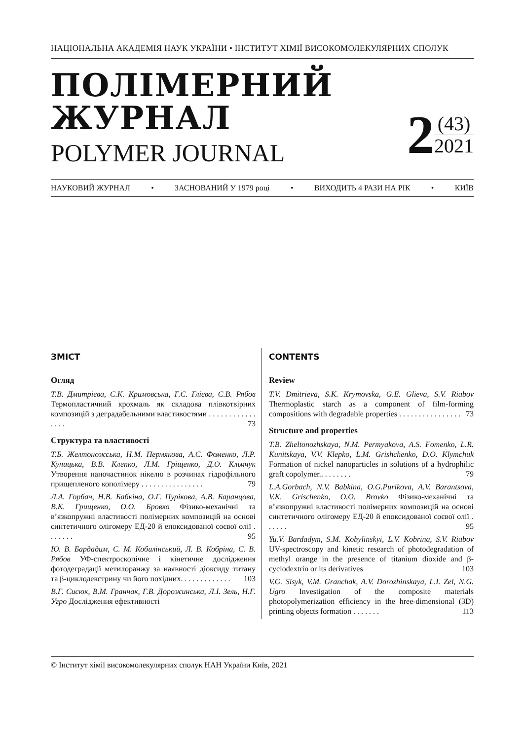НАЦІОНАЛЬНА АКАДЕМІЯ НАУК УКРАЇНИ • ІНСТИТУТ ХІМІЇ ВИСОКОМОЛЕКУЛЯРНИХ СПОЛУК
ПОЛІМЕРНИЙ
ЖУРНАЛ
POLYMER JOURNAL
2
(43)
2021
НАУКОВИЙ ЖУРНАЛ • ЗАСНОВАНИЙ У 1979 році • ВИХОДИТЬ 4 РАЗИ НА РІК • КИЇВ
ЗМІСТ
Огляд
Т.В. Дмитрієва, С.К. Кримовська, Г.Є. Глієва, С.В. Рябов Термопластичний крохмаль як складова плівкотвірних композицій з деградабельними властивостями . . . . . . . . . . . . . . . . 73
Структура та властивості
Т.Б. Желтоножська, Н.М. Пермякова, А.С. Фоменко, Л.Р. Куницька, В.В. Клепко, Л.М. Гріщенко, Д.О. Клімчук Утворення наночастинок нікелю в розчинах гідрофільного прищепленого кополімеру . . . . . . . . . . . . . . . . 79
Л.А. Горбач, Н.В. Бабкіна, О.Г. Пурікова, А.В. Баранцова, В.К. Грищенко, О.О. Бровко Фізико-механічні та в’язкопружні властивості полімерних композицій на основі синтетичного олігомеру ЕД-20 й епоксидованої соєвої олії . . . . . . . 95
Ю. В. Бардадим, С. М. Кобилінський, Л. В. Кобріна, С. В. Рябов УФ-спектроскопічне і кінетичне дослідження фотодеградації метилоранжу за наявності діоксиду титану та β-циклодекстрину чи його похідних. . . . . . . . . . . . . 103
В.Г. Сисюк, В.М. Гранчак, Г.В. Дорожинська, Л.І. Зель, Н.Г. Угро Дослідження ефективності
CONTENTS
Review
T.V. Dmitrieva, S.K. Krymovska, G.E. Glieva, S.V. Riabov Thermoplastic starch as a component of film-forming compositions with degradable properties . . . . . . . . . . . . . . . . 73
Structure and properties
T.B. Zheltonozhskaya, N.M. Permyakova, A.S. Fomenko, L.R. Kunitskaya, V.V. Klepko, L.M. Grishchenko, D.O. Klymchuk Formation of nickel nanoparticles in solutions of a hydrophilic graft copolymer.. . . . . . . . 79
L.A.Gorbach, N.V. Babkina, O.G.Purikova, A.V. Barantsova, V.K. Grischenko, O.O. Brovko Фізико-механічні та в’язкопружні властивості полімерних композицій на основі синтетичного олігомеру ЕД-20 й епоксидованої соєвої олії . . . . . . 95
Yu.V. Bardadym, S.M. Kobylinskyi, L.V. Kobrina, S.V. Riabov UV-spectroscopy and kinetic research of photodegradation of methyl orange in the presence of titanium dioxide and β-cyclodextrin or its derivatives 103
V.G. Sisyk, V.M. Granchak, A.V. Dorozhinskaya, L.I. Zel, N.G. Ugro Investigation of the composite materials photopolymerization efficiency in the hree-dimensional (3D) printing objects formation . . . . . . . 113
© Інститут хімії високомолекулярних сполук НАН України Київ, 2021